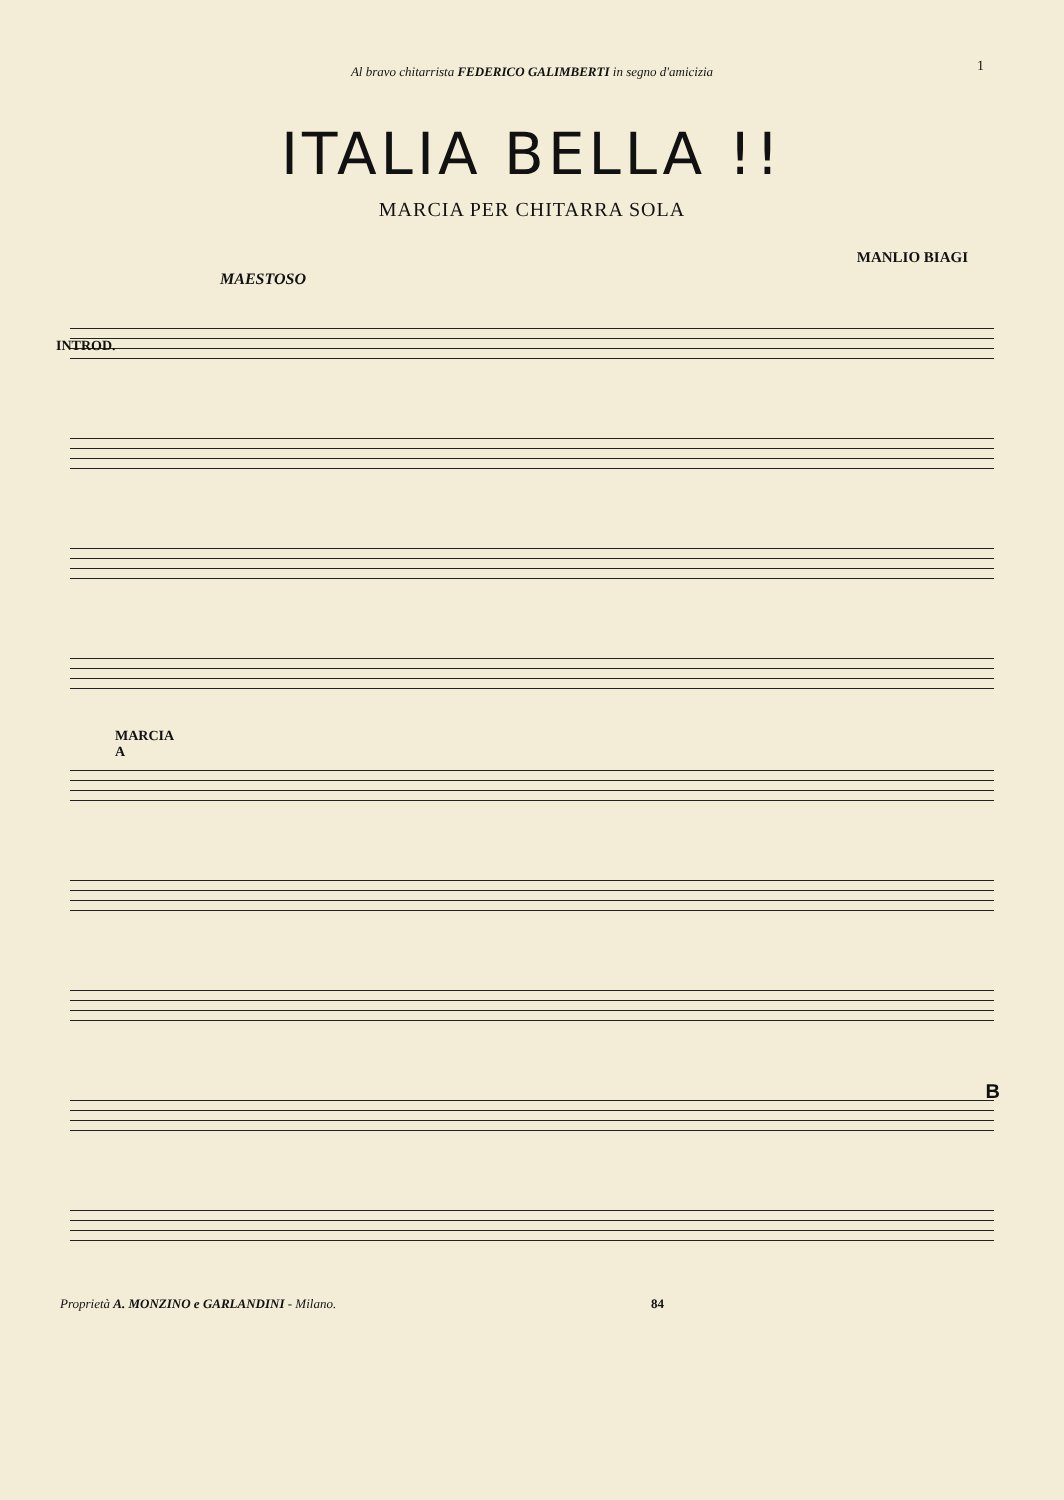Al bravo chitarrista FEDERICO GALIMBERTI in segno d'amicizia
1
ITALIA BELLA !!
MARCIA PER CHITARRA SOLA
MANLIO BIAGI
MAESTOSO
INTROD.
MARCIA
A
B
Proprietà A. MONZINO e GARLANDINI - Milano. 84